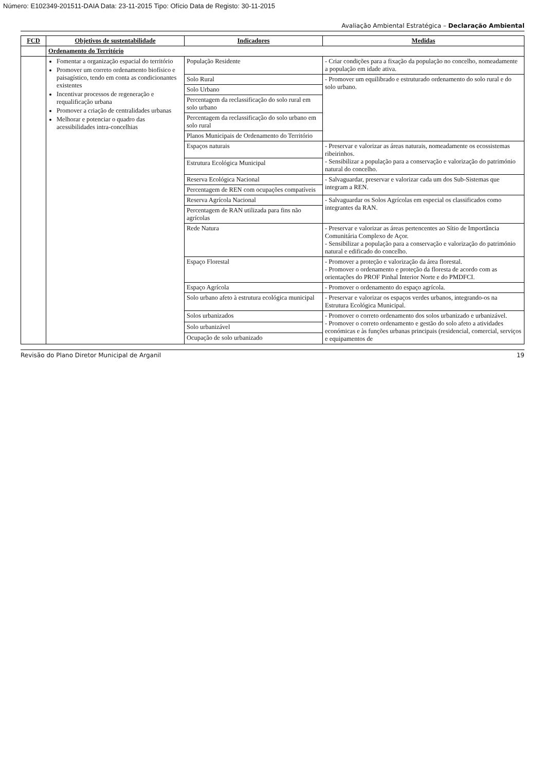Número: E102349-201511-DAIA Data: 23-11-2015 Tipo: Ofício Data de Registo: 30-11-2015
Avaliação Ambiental Estratégica – Declaração Ambiental
| FCD | Objetivos de sustentabilidade | Indicadores | Medidas |
| --- | --- | --- | --- |
| | Ordenamento do Território | | |
| | Fomentar a organização espacial do território Promover um correto ordenamento biofísico e paisagístico, tendo em conta as condicionantes existentes Incentivar processos de regeneração e requalificação urbana Promover a criação de centralidades urbanas Melhorar e potenciar o quadro das acessibilidades intra-concelhias | População Residente | - Criar condições para a fixação da população no concelho, nomeadamente a população em idade ativa. |
| | | Solo Rural | - Promover um equilibrado e estruturado ordenamento do solo rural e do solo urbano. |
| | | Solo Urbano | |
| | | Percentagem da reclassificação do solo rural em solo urbano | |
| | | Percentagem da reclassificação do solo urbano em solo rural | |
| | | Planos Municipais de Ordenamento do Território | |
| | | Espaços naturais | - Preservar e valorizar as áreas naturais, nomeadamente os ecossistemas ribeirinhos. - Sensibilizar a população para a conservação e valorização do património natural do concelho. |
| | | Estrutura Ecológica Municipal | |
| | | Reserva Ecológica Nacional | - Salvaguardar, preservar e valorizar cada um dos Sub-Sistemas que integram a REN. |
| | | Percentagem de REN com ocupações compatíveis | |
| | | Reserva Agrícola Nacional | - Salvaguardar os Solos Agrícolas em especial os classificados como integrantes da RAN. |
| | | Percentagem de RAN utilizada para fins não agrícolas | |
| | | Rede Natura | - Preservar e valorizar as áreas pertencentes ao Sítio de Importância Comunitária Complexo de Açor. - Sensibilizar a população para a conservação e valorização do património natural e edificado do concelho. |
| | | Espaço Florestal | - Promover a proteção e valorização da área florestal. - Promover o ordenamento e proteção da floresta de acordo com as orientações do PROF Pinhal Interior Norte e do PMDFCI. |
| | | Espaço Agrícola | - Promover o ordenamento do espaço agrícola. |
| | | Solo urbano afeto à estrutura ecológica municipal | - Preservar e valorizar os espaços verdes urbanos, integrando-os na Estrutura Ecológica Municipal. |
| | | Solos urbanizados | - Promover o correto ordenamento dos solos urbanizado e urbanizável. - Promover o correto ordenamento e gestão do solo afeto a atividades económicas e às funções urbanas principais (residencial, comercial, serviços e equipamentos de |
| | | Solo urbanizável | |
| | | Ocupação de solo urbanizado | |
Revisão do Plano Diretor Municipal de Arganil 19